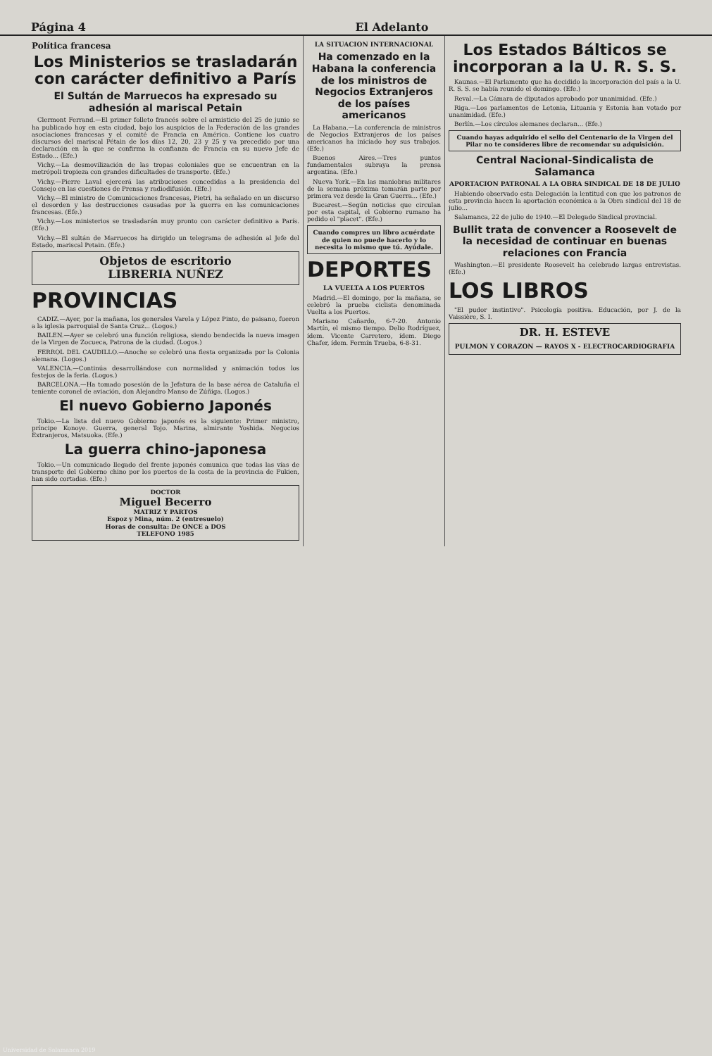Página 4 El Adelanto
Política francesa
Los Ministerios se trasladarán con carácter definitivo a París
El Sultán de Marruecos ha expresado su adhesión al mariscal Petain
Clermont Ferrand.—El primer folleto francés sobre el armisticio del 25 de junio se ha publicado hoy en esta ciudad, bajo los auspicios de la Federación de las grandes asociaciones francesas y el comité de Francia en América. Contiene los cuatro discursos del mariscal Pétain de los días 12, 20, 23 y 25 y va precedido por una declaración en la que se confirma la confianza de Francia en su nuevo Jefe de Estado... (Efe.)
Vichy.—La desmovilización de las tropas coloniales que se encuentran en la metrópoli tropieza con grandes dificultades de transporte. (Efe.)
Vichy.—Pierre Laval ejercerá las atribuciones concedidas a la presidencia del Consejo en las cuestiones de Prensa y radiodifusión. (Efe.)
Vichy.—El ministro de Comunicaciones francesas, Pietri, ha señalado en un discurso el desorden y las destrucciones causadas por la guerra en las comunicaciones francesas. (Efe.)
Vichy.—Los ministerios se trasladarán muy pronto con carácter definitivo a París. (Efe.)
Vichy.—El sultán de Marruecos ha dirigido un telegrama de adhesión al Jefe del Estado, mariscal Petain. (Efe.)
Objetos de escritorio
LIBRERIA NUÑEZ
PROVINCIAS
CADIZ.—Ayer, por la mañana, los generales Varela y López Pinto, de paisano, fueron a la iglesia parroquial de Santa Cruz... (Logos.)
BAILEN.—Ayer se celebró una función religiosa, siendo bendecida la nueva imagen de la Virgen de Zocueca, Patrona de la ciudad. (Logos.)
FERROL DEL CAUDILLO.—Anoche se celebró una fiesta organizada por la Colonia alemana. (Logos.)
VALENCIA.—Continúa desarrollándose con normalidad y animación todos los festejos de la feria. (Logos.)
BARCELONA.—Ha tomado posesión de la Jefatura de la base aérea de Cataluña el teniente coronel de aviación, don Alejandro Manso de Zúñiga. (Logos.)
El nuevo Gobierno Japonés
Tokio.—La lista del nuevo Gobierno japonés es la siguiente: Primer ministro, príncipe Konoye. Guerra, general Tojo. Marina, almirante Yoshida. Negocios Extranjeros, Matsuoka. (Efe.)
La guerra chino-japonesa
Tokio.—Un comunicado llegado del frente japonés comunica que todas las vías de transporte del Gobierno chino por los puertos de la costa de la provincia de Fukien, han sido cortadas. (Efe.)
DOCTOR
Miguel Becerro
MATRIZ Y PARTOS
Espoz y Mina, núm. 2 (entresuelo)
Horas de consulta: De ONCE a DOS
TELEFONO 1985
LA SITUACION INTERNACIONAL
Ha comenzado en la Habana la conferencia de los ministros de Negocios Extranjeros de los países americanos
La Habana.—La conferencia de ministros de Negocios Extranjeros de los países americanos ha iniciado hoy sus trabajos. (Efe.)
Buenos Aires.—Tres puntos fundamentales subraya la prensa argentina. (Efe.)
Nueva York.—En las maniobras militares de la semana próxima tomarán parte por primera vez desde la Gran Guerra... (Efe.)
Bucarest.—Según noticias que circulan por esta capital, el Gobierno rumano ha pedido el "placet". (Efe.)
Cuando compres un libro acuérdate de quien no puede hacerlo y lo necesita lo mismo que tú. Ayúdale.
DEPORTES
LA VUELTA A LOS PUERTOS
Madrid.—El domingo, por la mañana, se celebró la prueba ciclista denominada Vuelta a los Puertos.
Mariano Cañardo, 6-7-20. Antonio Martín, el mismo tiempo. Delio Rodríguez, ídem. Vicente Carretero, ídem. Diego Chafer, ídem. Fermín Trueba, 6-8-31.
Los Estados Bálticos se incorporan a la U. R. S. S.
Kaunas.—El Parlamento que ha decidido la incorporación del país a la U. R. S. S. se había reunido el domingo. (Efe.)
Reval.—La Cámara de diputados aprobado por unanimidad. (Efe.)
Riga.—Los parlamentos de Letonia, Lituania y Estonia han votado por unanimidad. (Efe.)
Berlín.—Los círculos alemanes declaran... (Efe.)
Cuando hayas adquirido el sello del Centenario de la Virgen del Pilar no te consideres libre de recomendar su adquisición.
Central Nacional-Sindicalista de Salamanca
APORTACION PATRONAL A LA OBRA SINDICAL DE 18 DE JULIO
Habiendo observado esta Delegación la lentitud con que los patronos de esta provincia hacen la aportación económica a la Obra sindical del 18 de julio...
Salamanca, 22 de julio de 1940.—El Delegado Sindical provincial.
Bullit trata de convencer a Roosevelt de la necesidad de continuar en buenas relaciones con Francia
Washington.—El presidente Roosevelt ha celebrado largas entrevistas. (Efe.)
LOS LIBROS
"El pudor instintivo". Psicología positiva. Educación, por J. de la Vaissière, S. I.
DR. H. ESTEVE
PULMON Y CORAZON — RAYOS X - ELECTROCARDIOGRAFIA
Universidad de Salamanca 2019